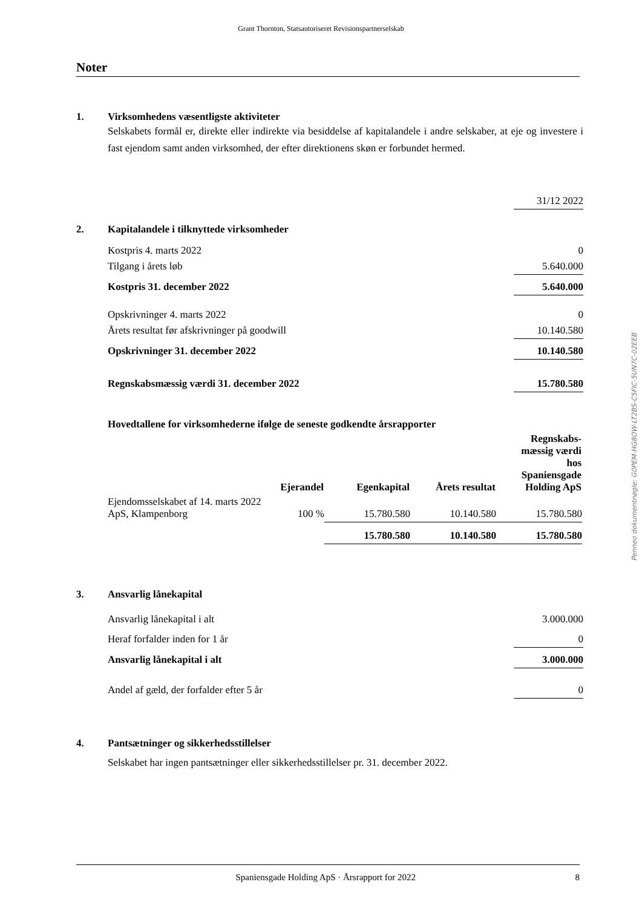Grant Thornton, Statsautoriseret Revisionspartnerselskab
Noter
1. Virksomhedens væsentligste aktiviteter
Selskabets formål er, direkte eller indirekte via besiddelse af kapitalandele i andre selskaber, at eje og investere i fast ejendom samt anden virksomhed, der efter direktionens skøn er forbundet hermed.
| | | 31/12 2022 |
| 2. | Kapitalandele i tilknyttede virksomheder | |
| | Kostpris 4. marts 2022 | 0 |
| | Tilgang i årets løb | 5.640.000 |
| | Kostpris 31. december 2022 | 5.640.000 |
| | Opskrivninger 4. marts 2022 | 0 |
| | Årets resultat før afskrivninger på goodwill | 10.140.580 |
| | Opskrivninger 31. december 2022 | 10.140.580 |
| | Regnskabsmæssig værdi 31. december 2022 | 15.780.580 |
| Hovedtallene for virksomhederne ifølge de seneste godkendte årsrapporter | | | | |
| | Ejerandel | Egenkapital | Årets resultat | Regnskabs- mæssig værdi hos Spaniensgade Holding ApS |
| Ejendomsselskabet af 14. marts 2022 ApS, Klampenborg | 100 % | 15.780.580 | 10.140.580 | 15.780.580 |
| | | 15.780.580 | 10.140.580 | 15.780.580 |
| 3. | Ansvarlig lånekapital | |
| | Ansvarlig lånekapital i alt | 3.000.000 |
| | Heraf forfalder inden for 1 år | 0 |
| | Ansvarlig lånekapital i alt | 3.000.000 |
| | Andel af gæld, der forfalder efter 5 år | 0 |
4. Pantsætninger og sikkerhedsstillelser
Selskabet har ingen pantsætninger eller sikkerhedsstillelser pr. 31. december 2022.
Penneo dokumentnøgle: G0PEM-HG8OW-LT2BS-C5FIC-5UN7C-02EEB
Spaniensgade Holding ApS · Årsrapport for 2022 8